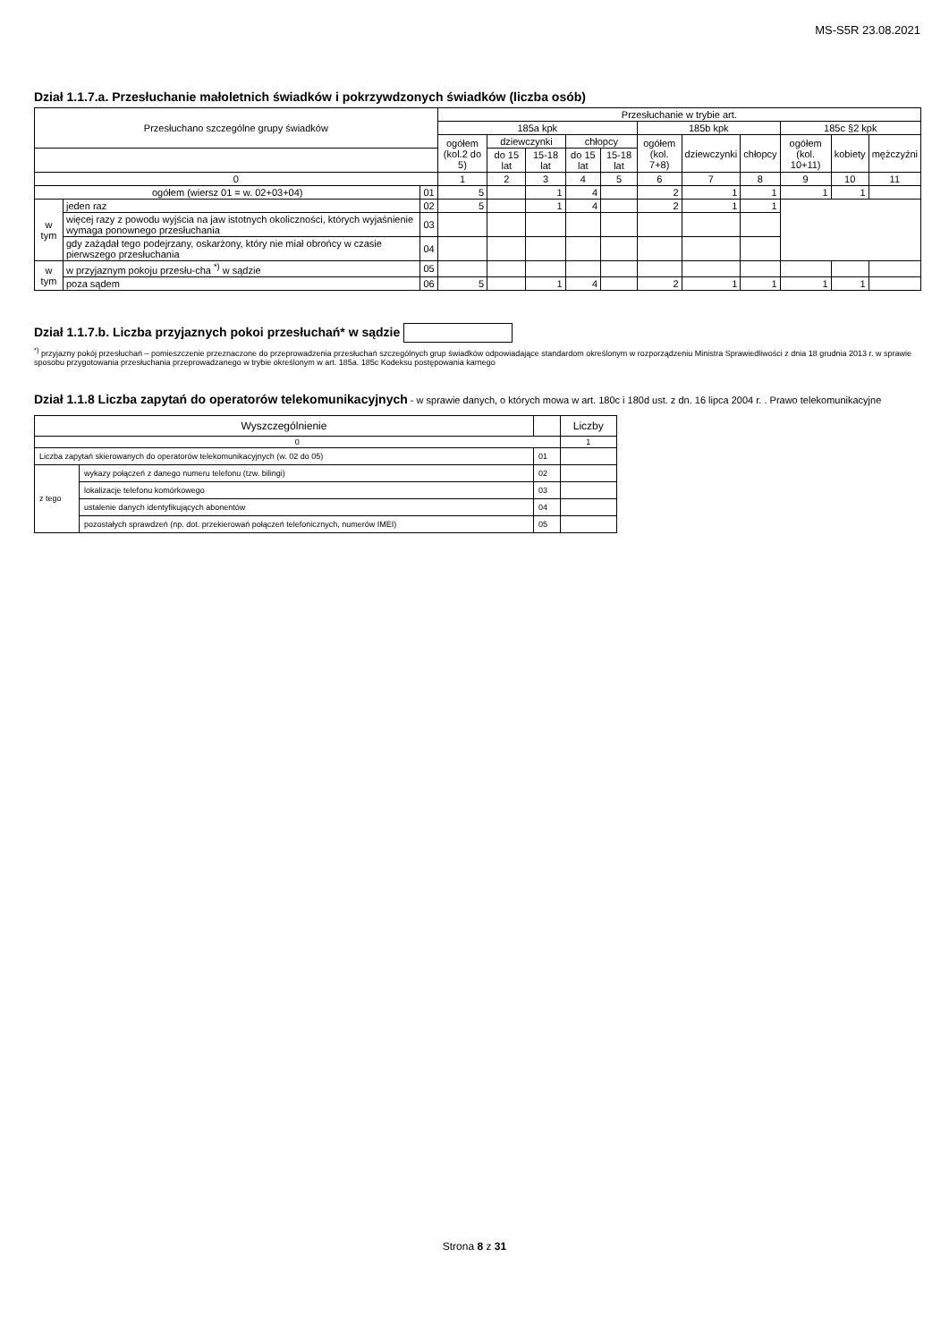MS-S5R 23.08.2021
Dział 1.1.7.a. Przesłuchanie małoletnich świadków i pokrzywdzonych świadków (liczba osób)
| Przesłuchano szczególne grupy świadków | | | Przesłuchanie w trybie art. | | | | | | | | | | |
| --- | --- | --- | --- | --- | --- | --- | --- | --- | --- | --- | --- | --- | --- |
| | | | 185a kpk | | | | | 185b kpk | | | 185c §2 kpk | | |
| | | | ogółem (kol.2 do 5) | dziewczynki | | chłopcy | | ogółem (kol. 7+8) | dziewczynki | chłopcy | ogółem (kol. 10+11) | kobiety | mężczyźni |
| | | | | do 15 lat | 15-18 lat | do 15 lat | 15-18 lat | | | | | | |
| 0 | | | 1 | 2 | 3 | 4 | 5 | 6 | 7 | 8 | 9 | 10 | 11 |
| ogółem (wiersz 01 = w. 02+03+04) | | 01 | 5 | | 1 | 4 | | 2 | 1 | 1 | 1 | 1 | |
| w tym | jeden raz | 02 | 5 | | 1 | 4 | | 2 | 1 | 1 | | | |
| | więcej razy z powodu wyjścia na jaw istotnych okoliczności, których wyjaśnienie wymaga ponownego przesłuchania | 03 | | | | | | | | | | | |
| | gdy zażądał tego podejrzany, oskarżony, który nie miał obrońcy w czasie pierwszego przesłuchania | 04 | | | | | | | | | | | |
| w tym | w przyjaznym pokoju przesłu-cha <sup>*)</sup> w sądzie | 05 | | | | | | | | | | | |
| | poza sądem | 06 | 5 | | 1 | 4 | | 2 | 1 | 1 | 1 | 1 | |
Dział 1.1.7.b. Liczba przyjaznych pokoi przesłuchań* w sądzie
<sup>*)</sup> przyjazny pokój przesłuchań – pomieszczenie przeznaczone do przeprowadzenia przesłuchań szczególnych grup świadków odpowiadające standardom określonym w rozporządzeniu Ministra Sprawiedliwości z dnia 18 grudnia 2013 r. w sprawie sposobu przygotowania przesłuchania przeprowadzanego w trybie określonym w art. 185a. 185c Kodeksu postępowania karnego
Dział 1.1.8 Liczba zapytań do operatorów telekomunikacyjnych - w sprawie danych, o których mowa w art. 180c i 180d ust. z dn. 16 lipca 2004 r. . Prawo telekomunikacyjne
| Wyszczególnienie | | | Liczby |
| --- | --- | --- | --- |
| 0 | | | 1 |
| Liczba zapytań skierowanych do operatorów telekomunikacyjnych (w. 02 do 05) | | 01 | |
| z tego | wykazy połączeń z danego numeru telefonu (tzw. bilingi) | 02 | |
| | lokalizacje telefonu komórkowego | 03 | |
| | ustalenie danych identyfikujących abonentów | 04 | |
| | pozostałych sprawdzeń (np. dot. przekierowań połączeń telefonicznych, numerów IMEI) | 05 | |
Strona 8 z 31